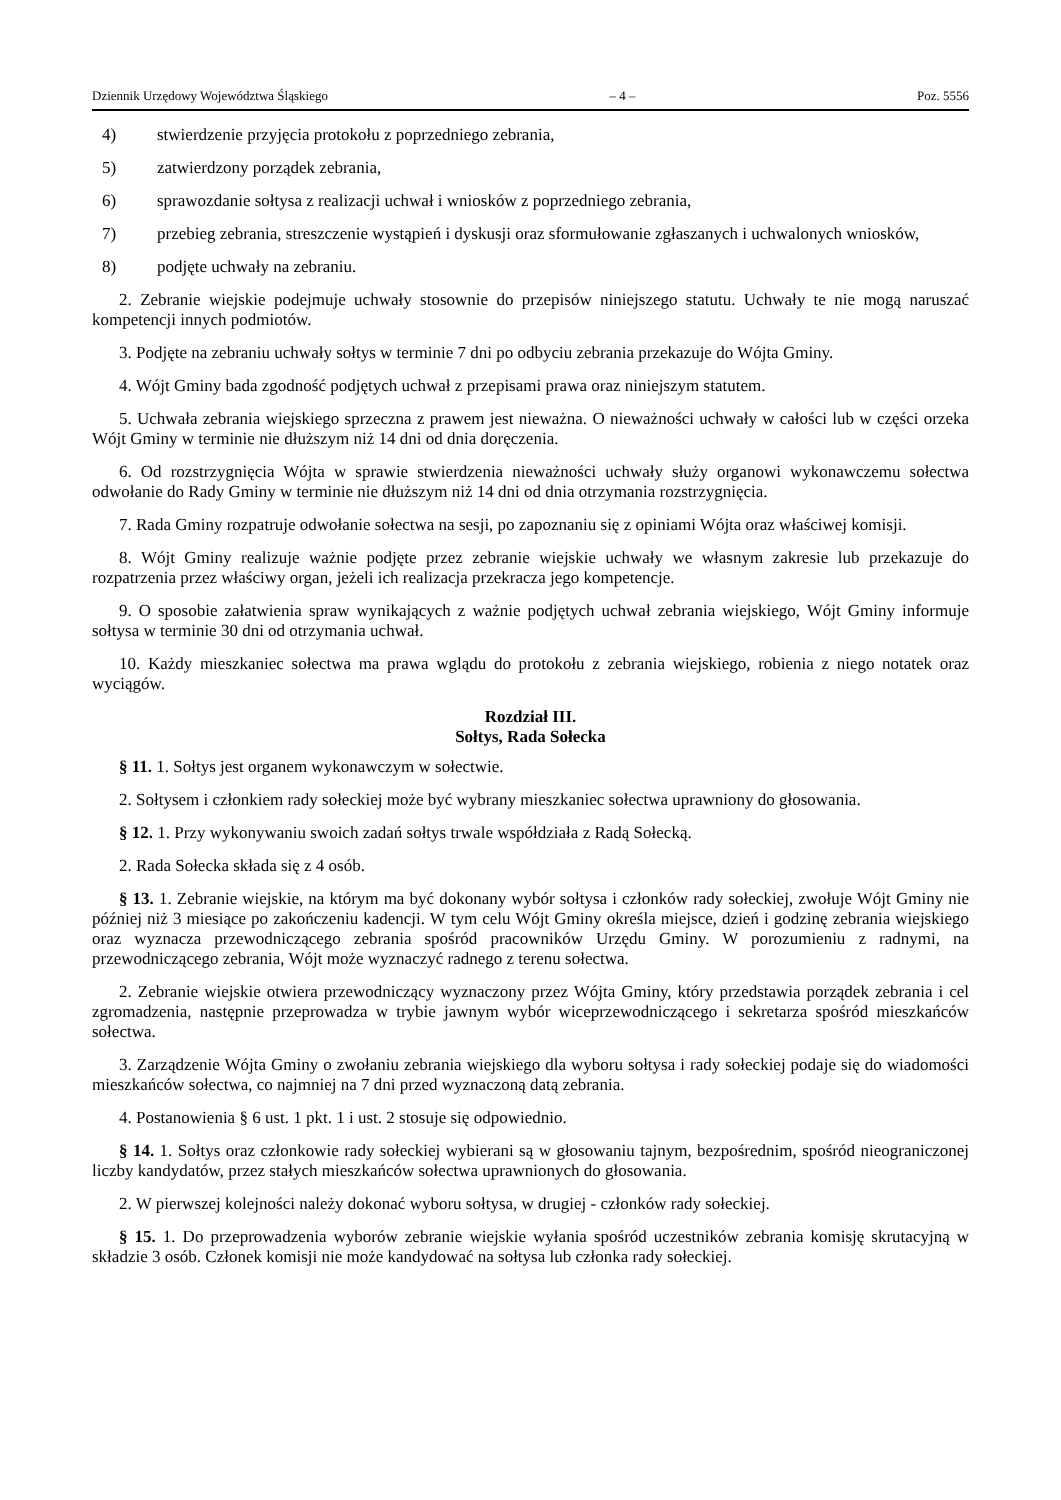Dziennik Urzędowy Województwa Śląskiego – 4 – Poz. 5556
4) stwierdzenie przyjęcia protokołu z poprzedniego zebrania,
5) zatwierdzony porządek zebrania,
6) sprawozdanie sołtysa z realizacji uchwał i wniosków z poprzedniego zebrania,
7) przebieg zebrania, streszczenie wystąpień i dyskusji oraz sformułowanie zgłaszanych i uchwalonych wniosków,
8) podjęte uchwały na zebraniu.
2. Zebranie wiejskie podejmuje uchwały stosownie do przepisów niniejszego statutu. Uchwały te nie mogą naruszać kompetencji innych podmiotów.
3. Podjęte na zebraniu uchwały sołtys w terminie 7 dni po odbyciu zebrania przekazuje do Wójta Gminy.
4. Wójt Gminy bada zgodność podjętych uchwał z przepisami prawa oraz niniejszym statutem.
5. Uchwała zebrania wiejskiego sprzeczna z prawem jest nieważna. O nieważności uchwały w całości lub w części orzeka Wójt Gminy w terminie nie dłuższym niż 14 dni od dnia doręczenia.
6. Od rozstrzygnięcia Wójta w sprawie stwierdzenia nieważności uchwały służy organowi wykonawczemu sołectwa odwołanie do Rady Gminy w terminie nie dłuższym niż 14 dni od dnia otrzymania rozstrzygnięcia.
7. Rada Gminy rozpatruje odwołanie sołectwa na sesji, po zapoznaniu się z opiniami Wójta oraz właściwej komisji.
8. Wójt Gminy realizuje ważnie podjęte przez zebranie wiejskie uchwały we własnym zakresie lub przekazuje do rozpatrzenia przez właściwy organ, jeżeli ich realizacja przekracza jego kompetencje.
9. O sposobie załatwienia spraw wynikających z ważnie podjętych uchwał zebrania wiejskiego, Wójt Gminy informuje sołtysa w terminie 30 dni od otrzymania uchwał.
10. Każdy mieszkaniec sołectwa ma prawa wglądu do protokołu z zebrania wiejskiego, robienia z niego notatek oraz wyciągów.
Rozdział III.
Sołtys, Rada Sołecka
§ 11. 1. Sołtys jest organem wykonawczym w sołectwie.
2. Sołtysem i członkiem rady sołeckiej może być wybrany mieszkaniec sołectwa uprawniony do głosowania.
§ 12. 1. Przy wykonywaniu swoich zadań sołtys trwale współdziała z Radą Sołecką.
2. Rada Sołecka składa się z 4 osób.
§ 13. 1. Zebranie wiejskie, na którym ma być dokonany wybór sołtysa i członków rady sołeckiej, zwołuje Wójt Gminy nie później niż 3 miesiące po zakończeniu kadencji. W tym celu Wójt Gminy określa miejsce, dzień i godzinę zebrania wiejskiego oraz wyznacza przewodniczącego zebrania spośród pracowników Urzędu Gminy. W porozumieniu z radnymi, na przewodniczącego zebrania, Wójt może wyznaczyć radnego z terenu sołectwa.
2. Zebranie wiejskie otwiera przewodniczący wyznaczony przez Wójta Gminy, który przedstawia porządek zebrania i cel zgromadzenia, następnie przeprowadza w trybie jawnym wybór wiceprzewodniczącego i sekretarza spośród mieszkańców sołectwa.
3. Zarządzenie Wójta Gminy o zwołaniu zebrania wiejskiego dla wyboru sołtysa i rady sołeckiej podaje się do wiadomości mieszkańców sołectwa, co najmniej na 7 dni przed wyznaczoną datą zebrania.
4. Postanowienia § 6 ust. 1 pkt. 1 i ust. 2 stosuje się odpowiednio.
§ 14. 1. Sołtys oraz członkowie rady sołeckiej wybierani są w głosowaniu tajnym, bezpośrednim, spośród nieograniczonej liczby kandydatów, przez stałych mieszkańców sołectwa uprawnionych do głosowania.
2. W pierwszej kolejności należy dokonać wyboru sołtysa, w drugiej - członków rady sołeckiej.
§ 15. 1. Do przeprowadzenia wyborów zebranie wiejskie wyłania spośród uczestników zebrania komisję skrutacyjną w składzie 3 osób. Członek komisji nie może kandydować na sołtysa lub członka rady sołeckiej.